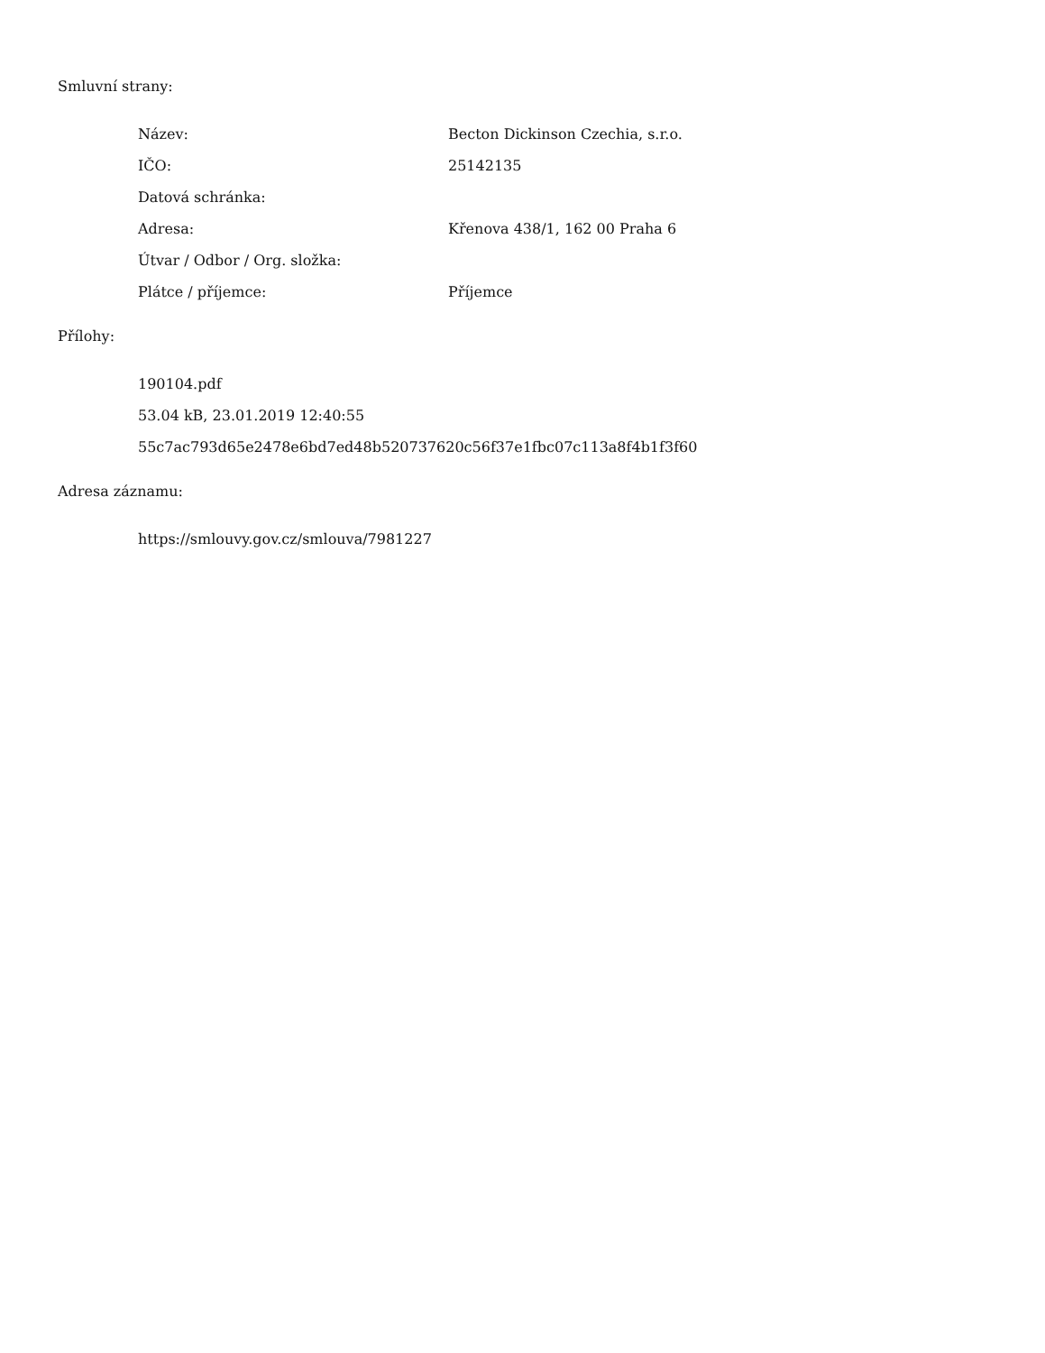Smluvní strany:
| Název: | Becton Dickinson Czechia, s.r.o. |
| IČO: | 25142135 |
| Datová schránka: | |
| Adresa: | Křenova 438/1, 162 00 Praha 6 |
| Útvar / Odbor / Org. složka: | |
| Plátce / příjemce: | Příjemce |
Přílohy:
190104.pdf
53.04 kB, 23.01.2019 12:40:55
55c7ac793d65e2478e6bd7ed48b520737620c56f37e1fbc07c113a8f4b1f3f60
Adresa záznamu:
https://smlouvy.gov.cz/smlouva/7981227